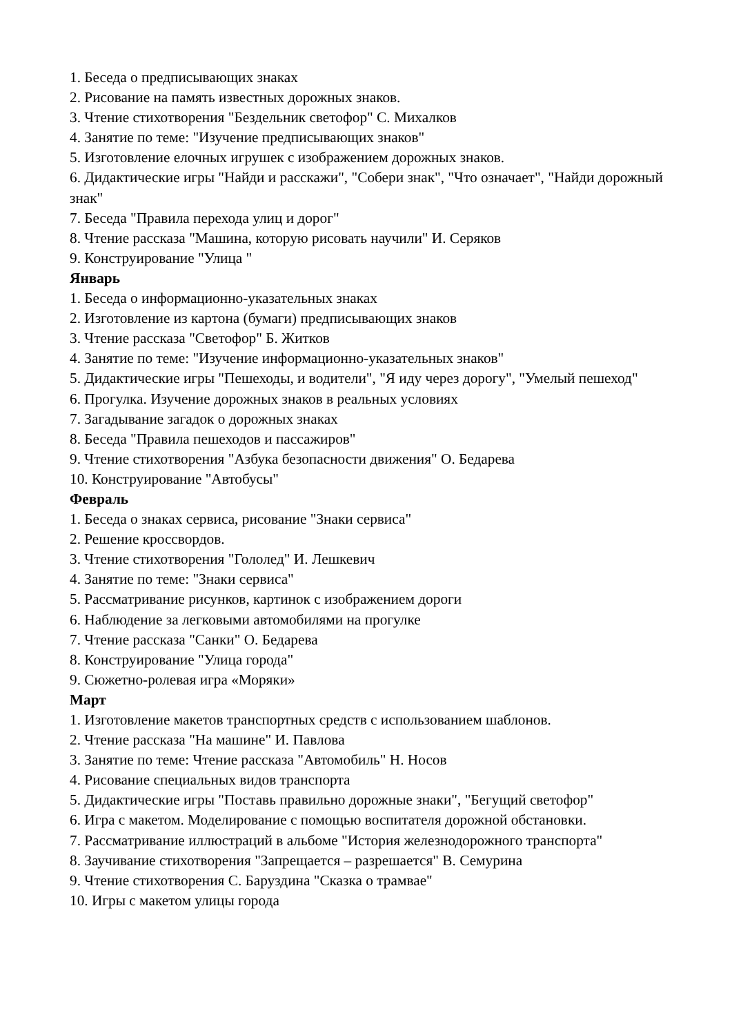1. Беседа о предписывающих знаках
2. Рисование на память известных дорожных знаков.
3. Чтение стихотворения "Бездельник светофор" С. Михалков
4. Занятие по теме: "Изучение предписывающих знаков"
5. Изготовление елочных игрушек с изображением дорожных знаков.
6. Дидактические игры "Найди и расскажи", "Собери знак", "Что означает", "Найди дорожный знак"
7. Беседа "Правила перехода улиц и дорог"
8. Чтение рассказа "Машина, которую рисовать научили" И. Серяков
9. Конструирование "Улица "
Январь
1. Беседа о информационно-указательных знаках
2. Изготовление из картона (бумаги) предписывающих знаков
3. Чтение рассказа "Светофор" Б. Житков
4. Занятие по теме: "Изучение информационно-указательных знаков"
5. Дидактические игры "Пешеходы, и водители", "Я иду через дорогу", "Умелый пешеход"
6. Прогулка. Изучение дорожных знаков в реальных условиях
7. Загадывание загадок о дорожных знаках
8. Беседа "Правила пешеходов и пассажиров"
9. Чтение стихотворения "Азбука безопасности движения" О. Бедарева
10. Конструирование "Автобусы"
Февраль
1. Беседа о знаках сервиса, рисование "Знаки сервиса"
2. Решение кроссвордов.
3. Чтение стихотворения "Гололед" И. Лешкевич
4. Занятие по теме: "Знаки сервиса"
5. Рассматривание рисунков, картинок с изображением дороги
6. Наблюдение за легковыми автомобилями на прогулке
7. Чтение рассказа "Санки" О. Бедарева
8. Конструирование "Улица города"
9. Сюжетно-ролевая игра «Моряки»
Март
1. Изготовление макетов транспортных средств с использованием шаблонов.
2. Чтение рассказа "На машине" И. Павлова
3. Занятие по теме: Чтение рассказа "Автомобиль" Н. Носов
4. Рисование специальных видов транспорта
5. Дидактические игры "Поставь правильно дорожные знаки", "Бегущий светофор"
6. Игра с макетом. Моделирование с помощью воспитателя дорожной обстановки.
7. Рассматривание иллюстраций в альбоме "История железнодорожного транспорта"
8. Заучивание стихотворения "Запрещается – разрешается" В. Семурина
9. Чтение стихотворения С. Баруздина "Сказка о трамвае"
10. Игры с макетом улицы города